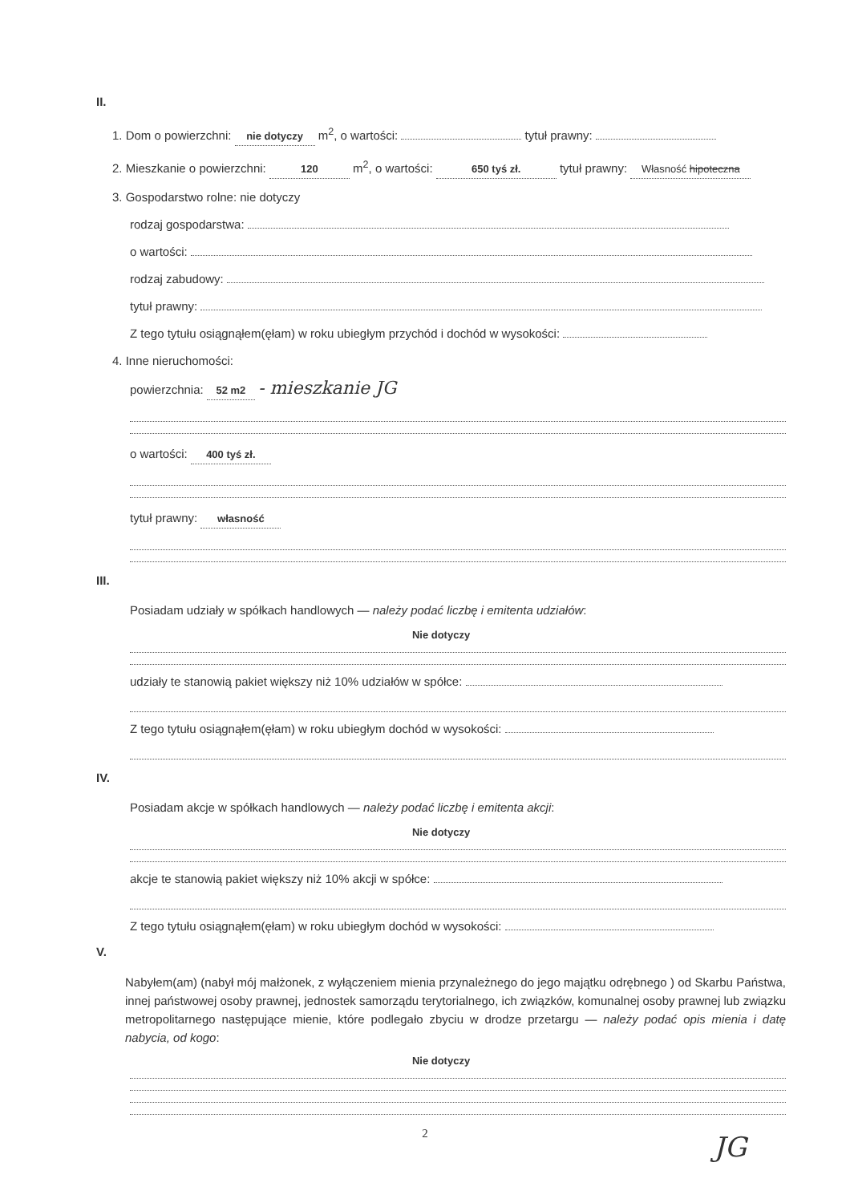II.
1. Dom o powierzchni: nie dotyczy m<sup>2</sup>, o wartości: tytuł prawny:
2. Mieszkanie o powierzchni: 120 m<sup>2</sup>, o wartości: 650 tyś zł. tytuł prawny: Własność hipoteczna
3. Gospodarstwo rolne: nie dotyczy
rodzaj gospodarstwa:
o wartości:
rodzaj zabudowy:
tytuł prawny:
Z tego tytułu osiągnąłem(ęłam) w roku ubiegłym przychód i dochód w wysokości:
4. Inne nieruchomości:
powierzchnia: 52 m2 - mieszkanie JG
o wartości: 400 tyś zł.
tytuł prawny: własność
III.
Posiadam udziały w spółkach handlowych — należy podać liczbę i emitenta udziałów:
Nie dotyczy
udziały te stanowią pakiet większy niż 10% udziałów w spółce:
Z tego tytułu osiągnąłem(ęłam) w roku ubiegłym dochód w wysokości:
IV.
Posiadam akcje w spółkach handlowych — należy podać liczbę i emitenta akcji:
Nie dotyczy
akcje te stanowią pakiet większy niż 10% akcji w spółce:
Z tego tytułu osiągnąłem(ęłam) w roku ubiegłym dochód w wysokości:
V.
Nabyłem(am) (nabył mój małżonek, z wyłączeniem mienia przynależnego do jego majątku odrębnego ) od Skarbu Państwa, innej państwowej osoby prawnej, jednostek samorządu terytorialnego, ich związków, komunalnej osoby prawnej lub związku metropolitarnego następujące mienie, które podlegało zbyciu w drodze przetargu — należy podać opis mienia i datę nabycia, od kogo:
Nie dotyczy
2 JG